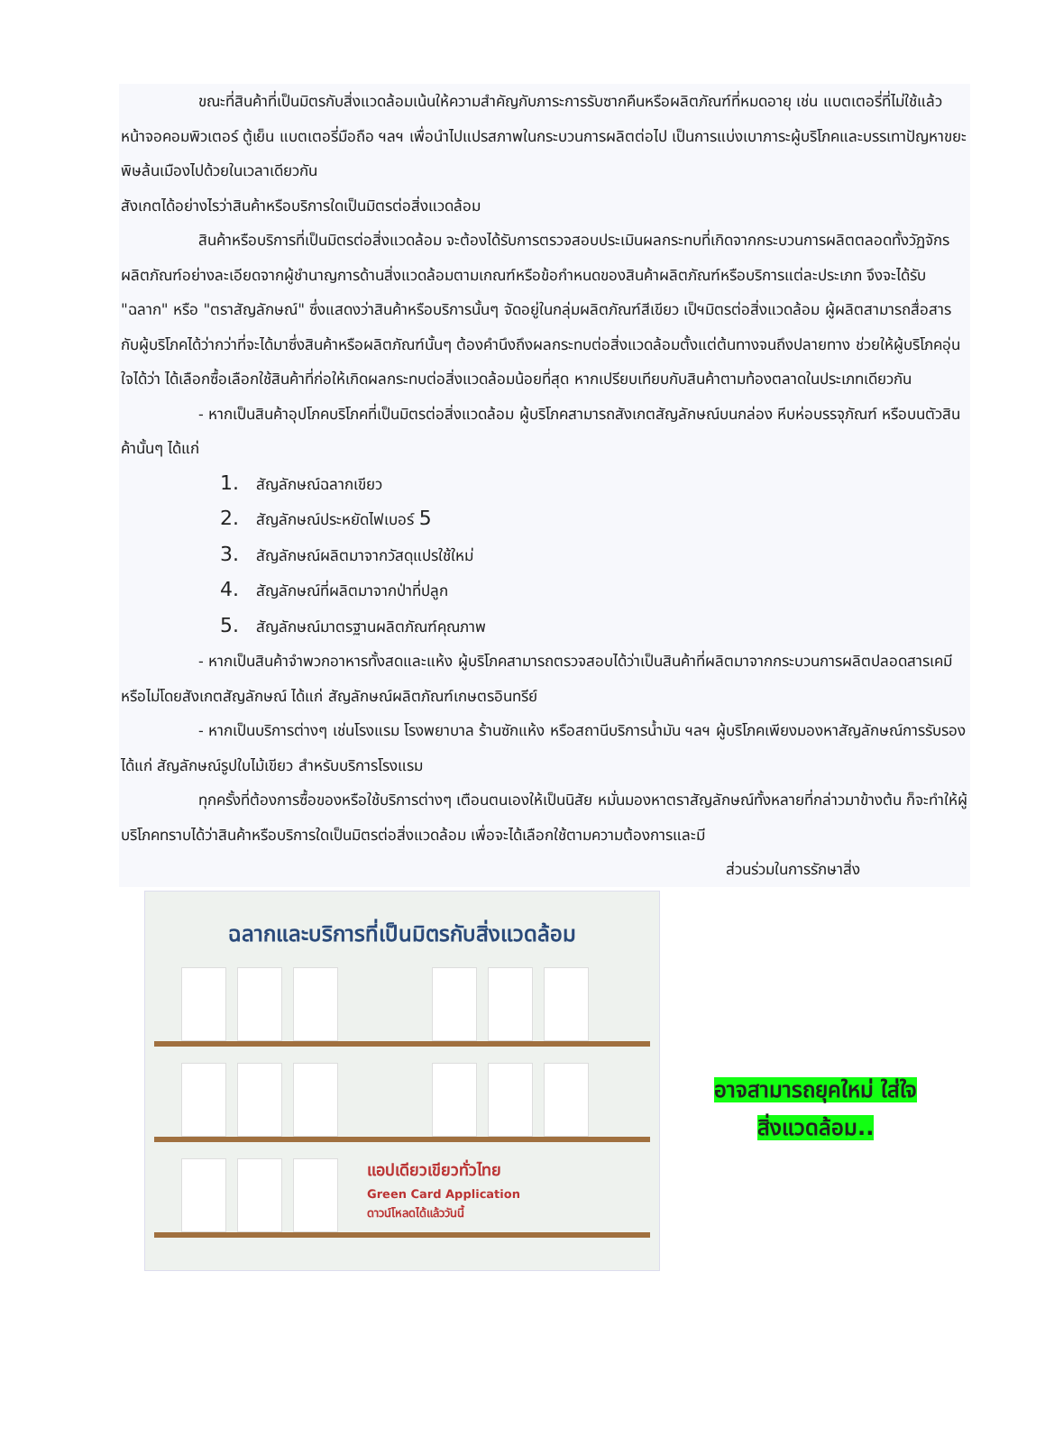ขณะที่สินค้าที่เป็นมิตรกับสิ่งแวดล้อมเน้นให้ความสำคัญกับภาระการรับซากคืนหรือผลิตภัณฑ์ที่หมดอายุ เช่น แบตเตอรี่ที่ไม่ใช้แล้ว หน้าจอคอมพิวเตอร์ ตู้เย็น แบตเตอรี่มือถือ ฯลฯ เพื่อนำไปแปรสภาพในกระบวนการผลิตต่อไป เป็นการแบ่งเบาภาระผู้บริโภคและบรรเทาปัญหาขยะพิษล้นเมืองไปด้วยในเวลาเดียวกัน
สังเกตได้อย่างไรว่าสินค้าหรือบริการใดเป็นมิตรต่อสิ่งแวดล้อม
สินค้าหรือบริการที่เป็นมิตรต่อสิ่งแวดล้อม จะต้องได้รับการตรวจสอบประเมินผลกระทบที่เกิดจากกระบวนการผลิตตลอดทั้งวัฏจักรผลิตภัณฑ์อย่างละเอียดจากผู้ชำนาญการด้านสิ่งแวดล้อมตามเกณฑ์หรือข้อกำหนดของสินค้าผลิตภัณฑ์หรือบริการแต่ละประเภท จึงจะได้รับ "ฉลาก" หรือ "ตราสัญลักษณ์" ซึ่งแสดงว่าสินค้าหรือบริการนั้นๆ จัดอยู่ในกลุ่มผลิตภัณฑ์สีเขียว เป็ฯมิตรต่อสิ่งแวดล้อม ผู้ผลิตสามารถสื่อสารกับผู้บริโภคได้ว่ากว่าที่จะได้มาซึ่งสินค้าหรือผลิตภัณฑ์นั้นๆ ต้องคำนึงถึงผลกระทบต่อสิ่งแวดล้อมตั้งแต่ต้นทางจนถึงปลายทาง ช่วยให้ผู้บริโภคอุ่นใจได้ว่า ได้เลือกซื้อเลือกใช้สินค้าที่ก่อให้เกิดผลกระทบต่อสิ่งแวดล้อมน้อยที่สุด หากเปรียบเทียบกับสินค้าตามท้องตลาดในประเภทเดียวกัน
- หากเป็นสินค้าอุปโภคบริโภคที่เป็นมิตรต่อสิ่งแวดล้อม ผู้บริโภคสามารถสังเกตสัญลักษณ์บนกล่อง หีบห่อบรรจุภัณฑ์ หรือบนตัวสินค้านั้นๆ ได้แก่
1. สัญลักษณ์ฉลากเขียว
2. สัญลักษณ์ประหยัดไฟเบอร์ 5
3. สัญลักษณ์ผลิตมาจากวัสดุแปรใช้ใหม่
4. สัญลักษณ์ที่ผลิตมาจากป่าที่ปลูก
5. สัญลักษณ์มาตรฐานผลิตภัณฑ์คุณภาพ
- หากเป็นสินค้าจำพวกอาหารทั้งสดและแห้ง ผู้บริโภคสามารถตรวจสอบได้ว่าเป็นสินค้าที่ผลิตมาจากกระบวนการผลิตปลอดสารเคมีหรือไม่โดยสังเกตสัญลักษณ์ ได้แก่ สัญลักษณ์ผลิตภัณฑ์เกษตรอินทรีย์
- หากเป็นบริการต่างๆ เช่นโรงแรม โรงพยาบาล ร้านซักแห้ง หรือสถานีบริการน้ำมัน ฯลฯ ผู้บริโภคเพียงมองหาสัญลักษณ์การรับรอง ได้แก่ สัญลักษณ์รูปใบไม้เขียว สำหรับบริการโรงแรม
ทุกครั้งที่ต้องการซื้อของหรือใช้บริการต่างๆ เตือนตนเองให้เป็นนิสัย หมั่นมองหาตราสัญลักษณ์ทั้งหลายที่กล่าวมาข้างต้น ก็จะทำให้ผู้บริโภคทราบได้ว่าสินค้าหรือบริการใดเป็นมิตรต่อสิ่งแวดล้อม เพื่อจะได้เลือกใช้ตามความต้องการและมี
ส่วนร่วมในการรักษาสิ่ง
ฉลากและบริการที่เป็นมิตรกับสิ่งแวดล้อม
แอปเดียวเขียวทั่วไทย
Green Card Application
ดาวน์โหลดได้แล้ววันนี้
อาจสามารถยุคใหม่ ใส่ใจ
สิ่งแวดล้อม..